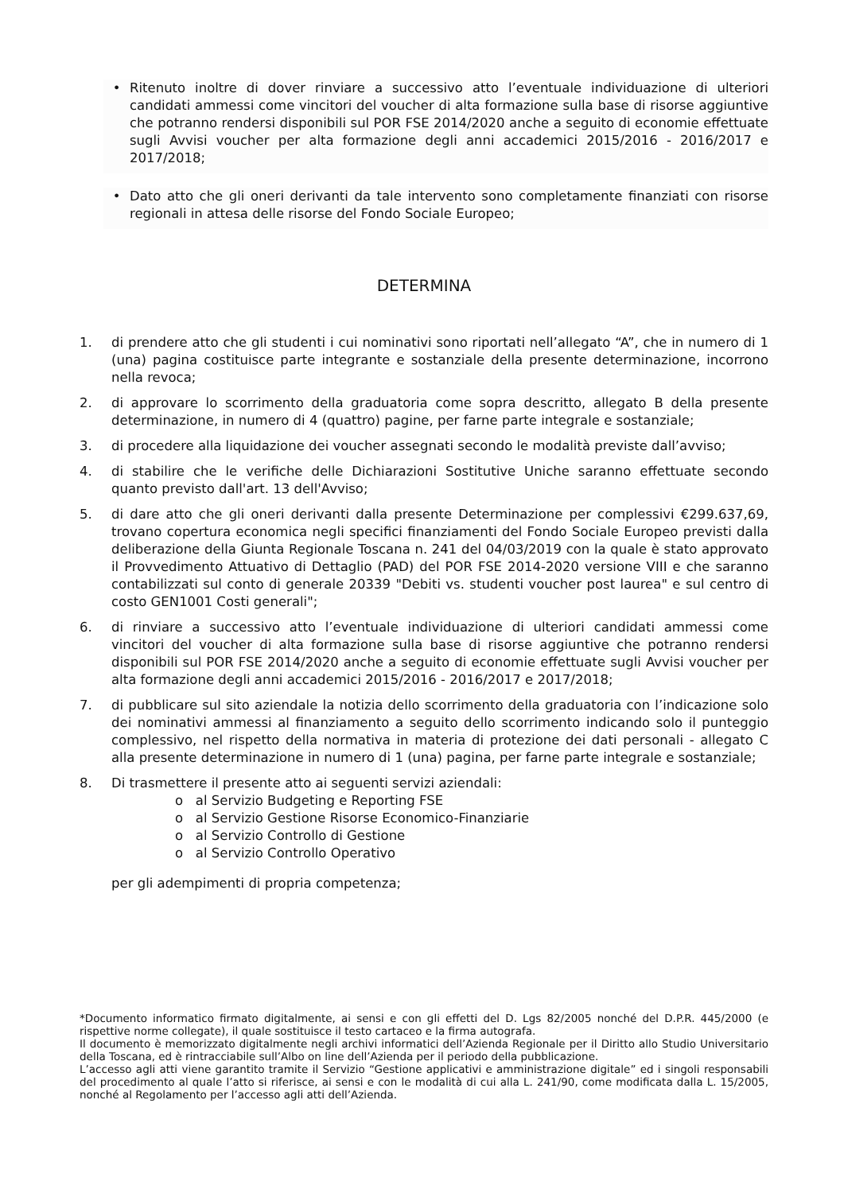• Ritenuto inoltre di dover rinviare a successivo atto l’eventuale individuazione di ulteriori candidati ammessi come vincitori del voucher di alta formazione sulla base di risorse aggiuntive che potranno rendersi disponibili sul POR FSE 2014/2020 anche a seguito di economie effettuate sugli Avvisi voucher per alta formazione degli anni accademici 2015/2016 - 2016/2017 e 2017/2018;
• Dato atto che gli oneri derivanti da tale intervento sono completamente finanziati con risorse regionali in attesa delle risorse del Fondo Sociale Europeo;
DETERMINA
1. di prendere atto che gli studenti i cui nominativi sono riportati nell’allegato “A”, che in numero di 1 (una) pagina costituisce parte integrante e sostanziale della presente determinazione, incorrono nella revoca;
2. di approvare lo scorrimento della graduatoria come sopra descritto, allegato B della presente determinazione, in numero di 4 (quattro) pagine, per farne parte integrale e sostanziale;
3. di procedere alla liquidazione dei voucher assegnati secondo le modalità previste dall’avviso;
4. di stabilire che le verifiche delle Dichiarazioni Sostitutive Uniche saranno effettuate secondo quanto previsto dall'art. 13 dell'Avviso;
5. di dare atto che gli oneri derivanti dalla presente Determinazione per complessivi €299.637,69, trovano copertura economica negli specifici finanziamenti del Fondo Sociale Europeo previsti dalla deliberazione della Giunta Regionale Toscana n. 241 del 04/03/2019 con la quale è stato approvato il Provvedimento Attuativo di Dettaglio (PAD) del POR FSE 2014-2020 versione VIII e che saranno contabilizzati sul conto di generale 20339 "Debiti vs. studenti voucher post laurea" e sul centro di costo GEN1001 Costi generali";
6. di rinviare a successivo atto l’eventuale individuazione di ulteriori candidati ammessi come vincitori del voucher di alta formazione sulla base di risorse aggiuntive che potranno rendersi disponibili sul POR FSE 2014/2020 anche a seguito di economie effettuate sugli Avvisi voucher per alta formazione degli anni accademici 2015/2016 - 2016/2017 e 2017/2018;
7. di pubblicare sul sito aziendale la notizia dello scorrimento della graduatoria con l’indicazione solo dei nominativi ammessi al finanziamento a seguito dello scorrimento indicando solo il punteggio complessivo, nel rispetto della normativa in materia di protezione dei dati personali - allegato C alla presente determinazione in numero di 1 (una) pagina, per farne parte integrale e sostanziale;
8. Di trasmettere il presente atto ai seguenti servizi aziendali:
o al Servizio Budgeting e Reporting FSE
o al Servizio Gestione Risorse Economico-Finanziarie
o al Servizio Controllo di Gestione
o al Servizio Controllo Operativo
per gli adempimenti di propria competenza;
*Documento informatico firmato digitalmente, ai sensi e con gli effetti del D. Lgs 82/2005 nonché del D.P.R. 445/2000 (e rispettive norme collegate), il quale sostituisce il testo cartaceo e la firma autografa.
Il documento è memorizzato digitalmente negli archivi informatici dell’Azienda Regionale per il Diritto allo Studio Universitario della Toscana, ed è rintracciabile sull’Albo on line dell’Azienda per il periodo della pubblicazione.
L’accesso agli atti viene garantito tramite il Servizio “Gestione applicativi e amministrazione digitale” ed i singoli responsabili del procedimento al quale l’atto si riferisce, ai sensi e con le modalità di cui alla L. 241/90, come modificata dalla L. 15/2005, nonché al Regolamento per l’accesso agli atti dell’Azienda.